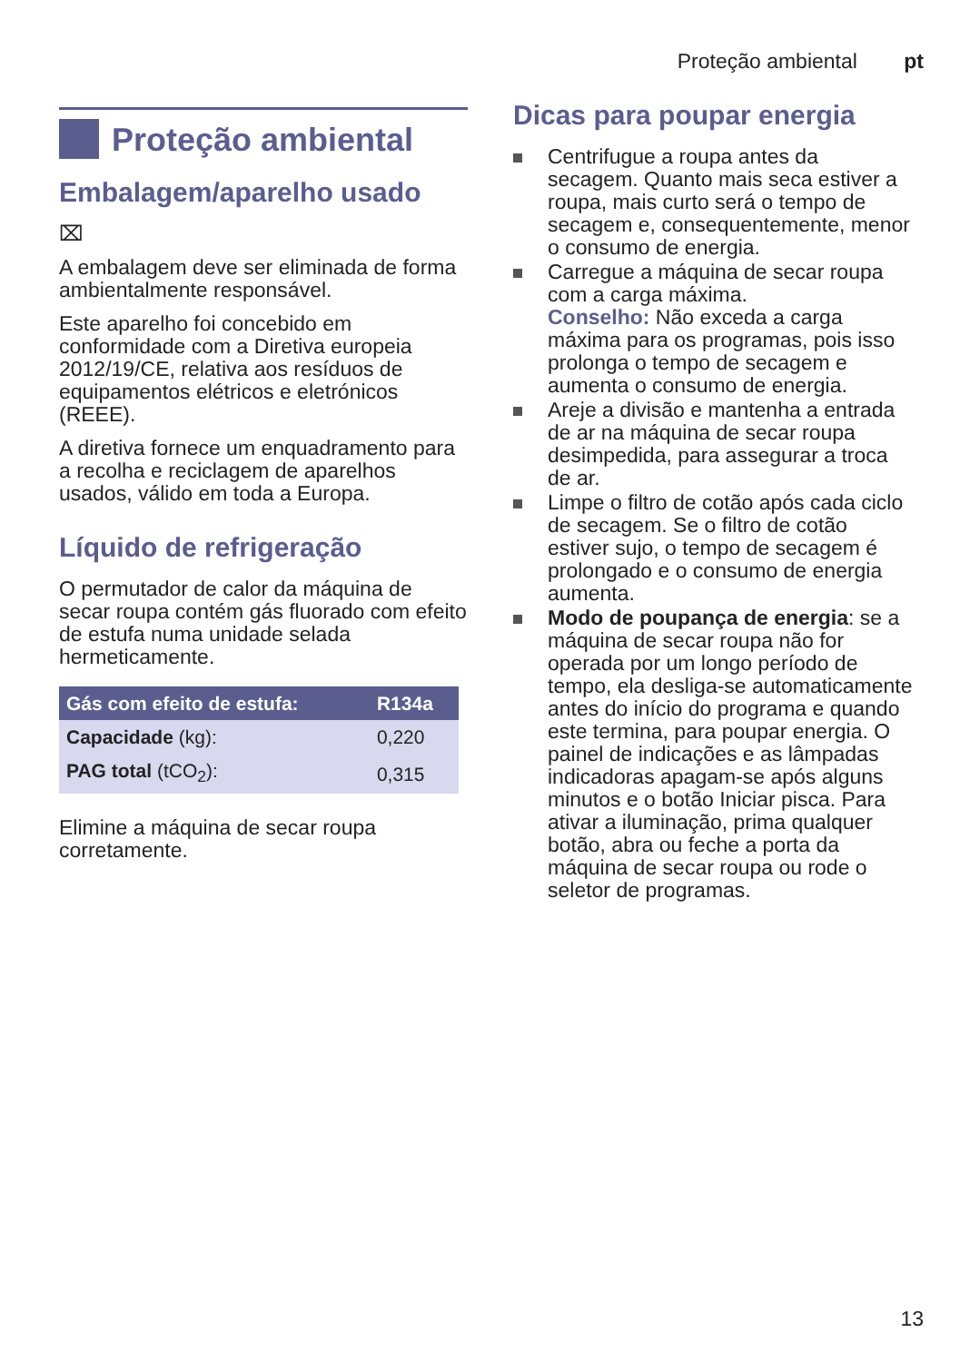Proteção ambiental pt
Proteção ambiental
Embalagem/aparelho usado
⌧
A embalagem deve ser eliminada de forma ambientalmente responsável.
Este aparelho foi concebido em conformidade com a Diretiva europeia 2012/19/CE, relativa aos resíduos de equipamentos elétricos e eletrónicos (REEE).
A diretiva fornece um enquadramento para a recolha e reciclagem de aparelhos usados, válido em toda a Europa.
Líquido de refrigeração
O permutador de calor da máquina de secar roupa contém gás fluorado com efeito de estufa numa unidade selada hermeticamente.
| Gás com efeito de estufa: | R134a |
| --- | --- |
| Capacidade (kg): | 0,220 |
| PAG total (tCO<sub>2</sub>): | 0,315 |
Elimine a máquina de secar roupa corretamente.
Dicas para poupar energia
Centrifugue a roupa antes da secagem. Quanto mais seca estiver a roupa, mais curto será o tempo de secagem e, consequentemente, menor o consumo de energia.
Carregue a máquina de secar roupa com a carga máxima.
Conselho: Não exceda a carga máxima para os programas, pois isso prolonga o tempo de secagem e aumenta o consumo de energia.
Areje a divisão e mantenha a entrada de ar na máquina de secar roupa desimpedida, para assegurar a troca de ar.
Limpe o filtro de cotão após cada ciclo de secagem. Se o filtro de cotão estiver sujo, o tempo de secagem é prolongado e o consumo de energia aumenta.
Modo de poupança de energia: se a máquina de secar roupa não for operada por um longo período de tempo, ela desliga-se automaticamente antes do início do programa e quando este termina, para poupar energia. O painel de indicações e as lâmpadas indicadoras apagam-se após alguns minutos e o botão Iniciar pisca. Para ativar a iluminação, prima qualquer botão, abra ou feche a porta da máquina de secar roupa ou rode o seletor de programas.
13